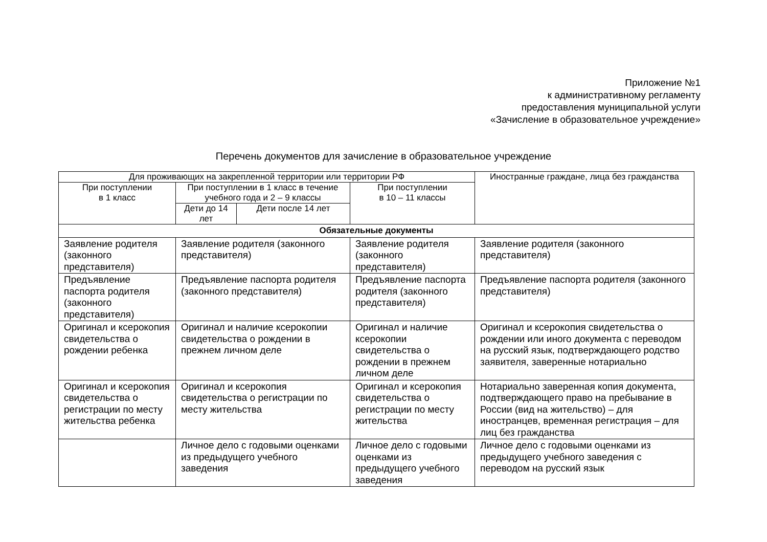Приложение №1
к административному регламенту
предоставления муниципальной услуги
«Зачисление в образовательное учреждение»
Перечень документов для зачисление в образовательное учреждение
| Для проживающих на закрепленной территории или территории РФ | | | | Иностранные граждане, лица без гражданства |
| При поступлении в 1 класс | При поступлении в 1 класс в течение учебного года и 2 – 9 классы | | При поступлении в 10 – 11 классы | |
| | Дети до 14 лет | Дети после 14 лет | | |
| Обязательные документы | | | | |
| Заявление родителя (законного представителя) | Заявление родителя (законного представителя) | | Заявление родителя (законного представителя) | Заявление родителя (законного представителя) |
| Предъявление паспорта родителя (законного представителя) | Предъявление паспорта родителя (законного представителя) | | Предъявление паспорта родителя (законного представителя) | Предъявление паспорта родителя (законного представителя) |
| Оригинал и ксерокопия свидетельства о рождении ребенка | Оригинал и наличие ксерокопии свидетельства о рождении в прежнем личном деле | | Оригинал и наличие ксерокопии свидетельства о рождении в прежнем личном деле | Оригинал и ксерокопия свидетельства о рождении или иного документа с переводом на русский язык, подтверждающего родство заявителя, заверенные нотариально |
| Оригинал и ксерокопия свидетельства о регистрации по месту жительства ребенка | Оригинал и ксерокопия свидетельства о регистрации по месту жительства | | Оригинал и ксерокопия свидетельства о регистрации по месту жительства | Нотариально заверенная копия документа, подтверждающего право на пребывание в России (вид на жительство) – для иностранцев, временная регистрация – для лиц без гражданства |
| | Личное дело с годовыми оценками из предыдущего учебного заведения | | Личное дело с годовыми оценками из предыдущего учебного заведения | Личное дело с годовыми оценками из предыдущего учебного заведения с переводом на русский язык |